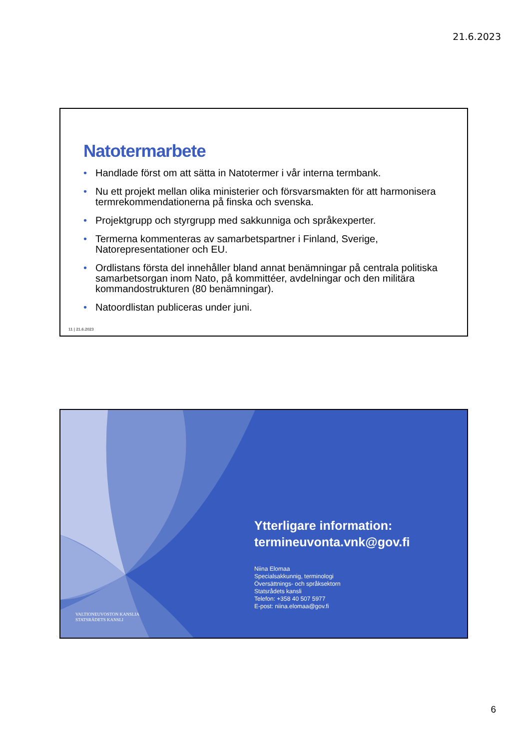21.6.2023
Natotermarbete
• Handlade först om att sätta in Natotermer i vår interna termbank.
• Nu ett projekt mellan olika ministerier och försvarsmakten för att harmonisera termrekommendationerna på finska och svenska.
• Projektgrupp och styrgrupp med sakkunniga och språkexperter.
• Termerna kommenteras av samarbetspartner i Finland, Sverige, Natorepresentationer och EU.
• Ordlistans första del innehåller bland annat benämningar på centrala politiska samarbetsorgan inom Nato, på kommittéer, avdelningar och den militära kommandostrukturen (80 benämningar).
• Natoordlistan publiceras under juni.
11 | 21.6.2023
Ytterligare information:
termineuvonta.vnk@gov.fi
Niina Elomaa
Specialsakkunnig, terminologi
Översättnings- och språksektorn
Statsrådets kansli
Telefon: +358 40 507 5977
E-post: niina.elomaa@gov.fi
VALTIONEUVOSTON KANSLIA
STATSRÅDETS KANSLI
6